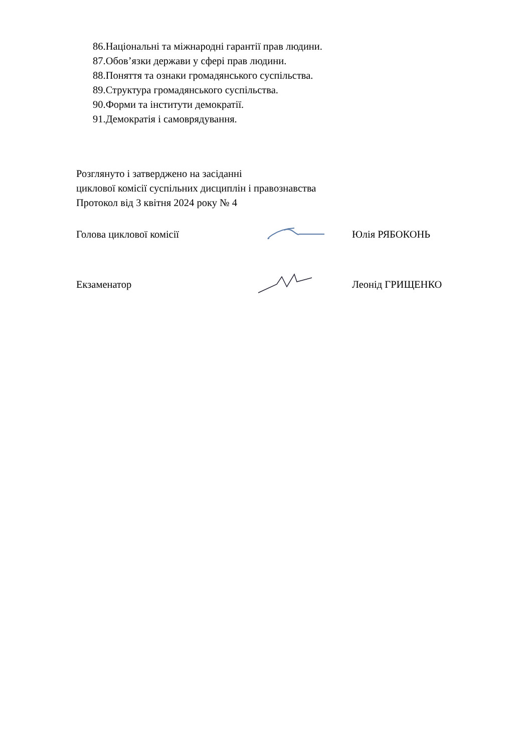86.Національні та міжнародні гарантії прав людини.
87.Обов’язки держави у сфері прав людини.
88.Поняття та ознаки громадянського суспільства.
89.Структура громадянського суспільства.
90.Форми та інститути демократії.
91.Демократія і самоврядування.
Розглянуто і затверджено на засіданні
циклової комісії суспільних дисциплін і правознавства
Протокол від 3 квітня 2024 року № 4
Голова циклової комісії Юлія РЯБОКОНЬ
Екзаменатор Леонід ГРИЩЕНКО